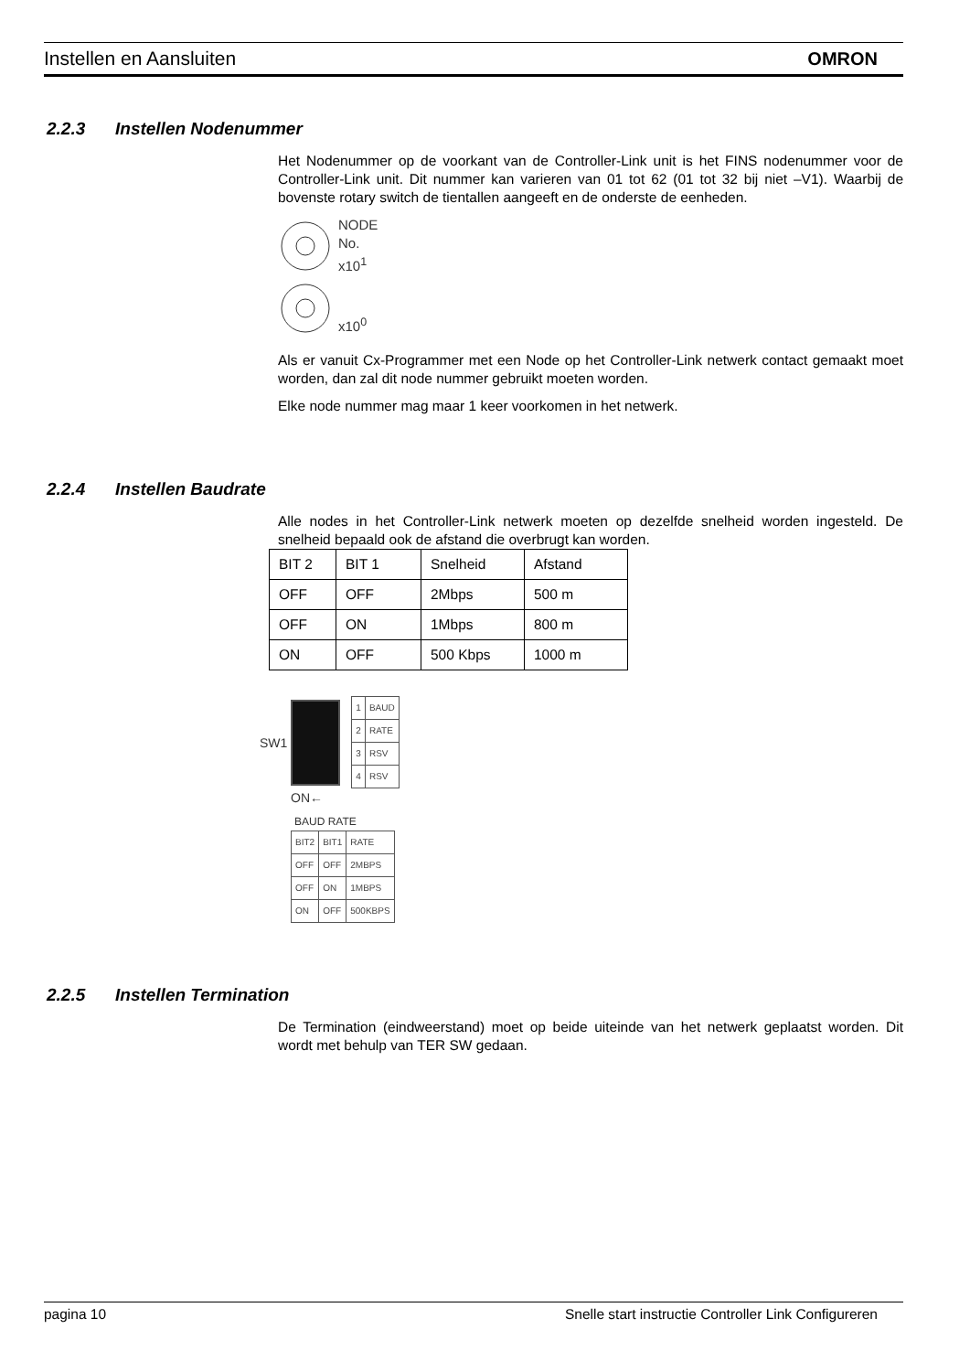Instellen en Aansluiten OMRON
2.2.3 Instellen Nodenummer
Het Nodenummer op de voorkant van de Controller-Link unit is het FINS nodenummer voor de Controller-Link unit. Dit nummer kan varieren van 01 tot 62 (01 tot 32 bij niet –V1). Waarbij de bovenste rotary switch de tientallen aangeeft en de onderste de eenheden.
NODE
No.
x10<sup>1</sup>
x10<sup>0</sup>
Als er vanuit Cx-Programmer met een Node op het Controller-Link netwerk contact gemaakt moet worden, dan zal dit node nummer gebruikt moeten worden.
Elke node nummer mag maar 1 keer voorkomen in het netwerk.
2.2.4 Instellen Baudrate
Alle nodes in het Controller-Link netwerk moeten op dezelfde snelheid worden ingesteld. De snelheid bepaald ook de afstand die overbrugt kan worden.
| BIT 2 | BIT 1 | Snelheid | Afstand |
| OFF | OFF | 2Mbps | 500 m |
| OFF | ON | 1Mbps | 800 m |
| ON | OFF | 500 Kbps | 1000 m |
SW1
| 1 | BAUD |
| 2 | RATE |
| 3 | RSV |
| 4 | RSV |
ON←
BAUD RATE
| BIT2 | BIT1 | RATE |
| --- | --- | --- |
| OFF | OFF | 2MBPS |
| OFF | ON | 1MBPS |
| ON | OFF | 500KBPS |
2.2.5 Instellen Termination
De Termination (eindweerstand) moet op beide uiteinde van het netwerk geplaatst worden. Dit wordt met behulp van TER SW gedaan.
pagina 10 Snelle start instructie Controller Link Configureren